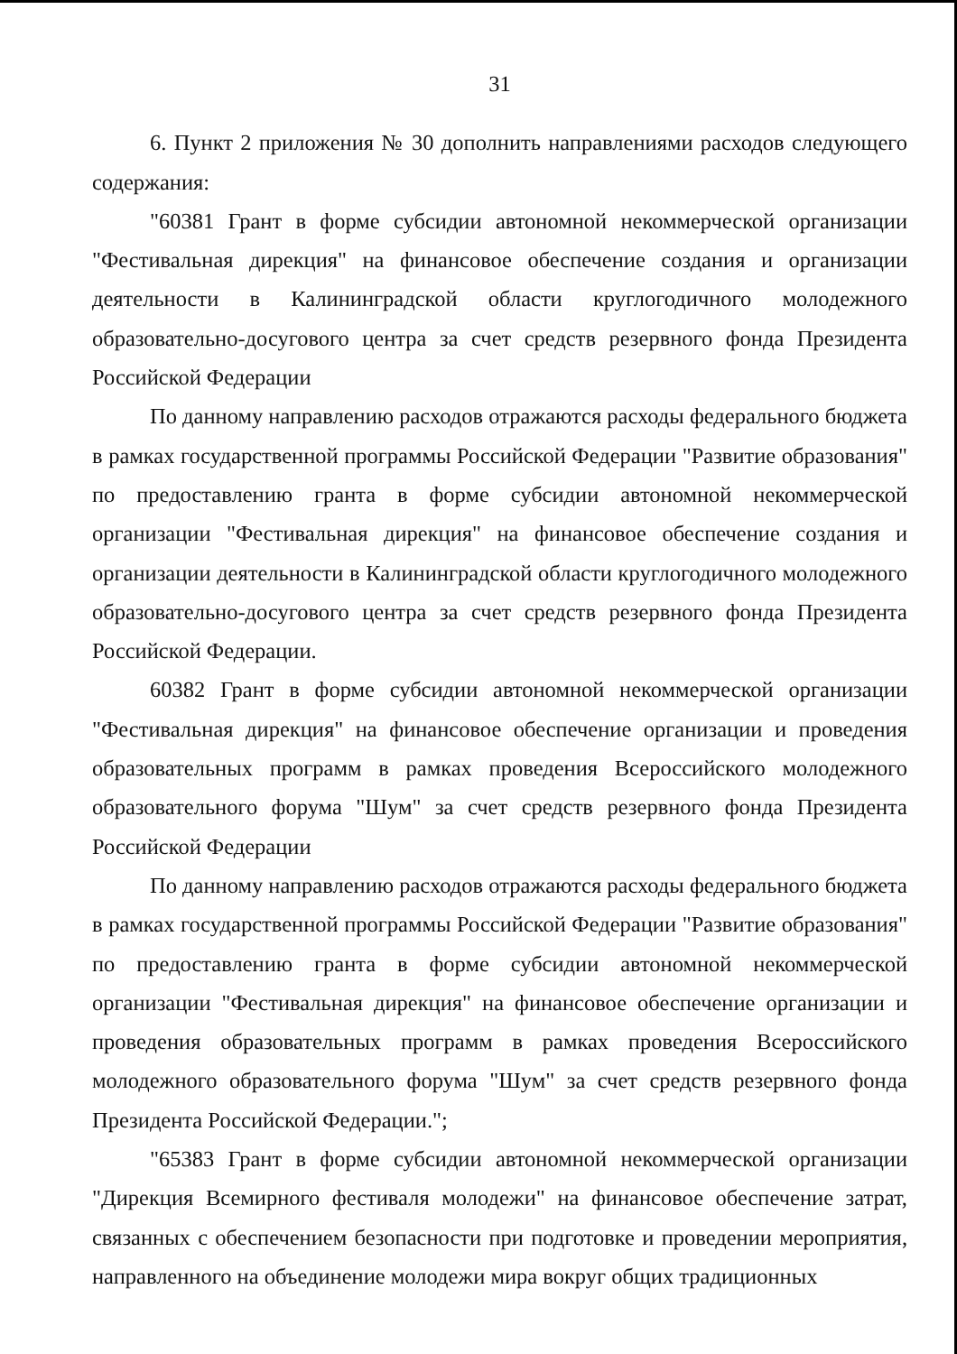31
6. Пункт 2 приложения № 30 дополнить направлениями расходов следующего содержания:
"60381 Грант в форме субсидии автономной некоммерческой организации "Фестивальная дирекция" на финансовое обеспечение создания и организации деятельности в Калининградской области круглогодичного молодежного образовательно-досугового центра за счет средств резервного фонда Президента Российской Федерации
По данному направлению расходов отражаются расходы федерального бюджета в рамках государственной программы Российской Федерации "Развитие образования" по предоставлению гранта в форме субсидии автономной некоммерческой организации "Фестивальная дирекция" на финансовое обеспечение создания и организации деятельности в Калининградской области круглогодичного молодежного образовательно-досугового центра за счет средств резервного фонда Президента Российской Федерации.
60382 Грант в форме субсидии автономной некоммерческой организации "Фестивальная дирекция" на финансовое обеспечение организации и проведения образовательных программ в рамках проведения Всероссийского молодежного образовательного форума "Шум" за счет средств резервного фонда Президента Российской Федерации
По данному направлению расходов отражаются расходы федерального бюджета в рамках государственной программы Российской Федерации "Развитие образования" по предоставлению гранта в форме субсидии автономной некоммерческой организации "Фестивальная дирекция" на финансовое обеспечение организации и проведения образовательных программ в рамках проведения Всероссийского молодежного образовательного форума "Шум" за счет средств резервного фонда Президента Российской Федерации.";
"65383 Грант в форме субсидии автономной некоммерческой организации "Дирекция Всемирного фестиваля молодежи" на финансовое обеспечение затрат, связанных с обеспечением безопасности при подготовке и проведении мероприятия, направленного на объединение молодежи мира вокруг общих традиционных